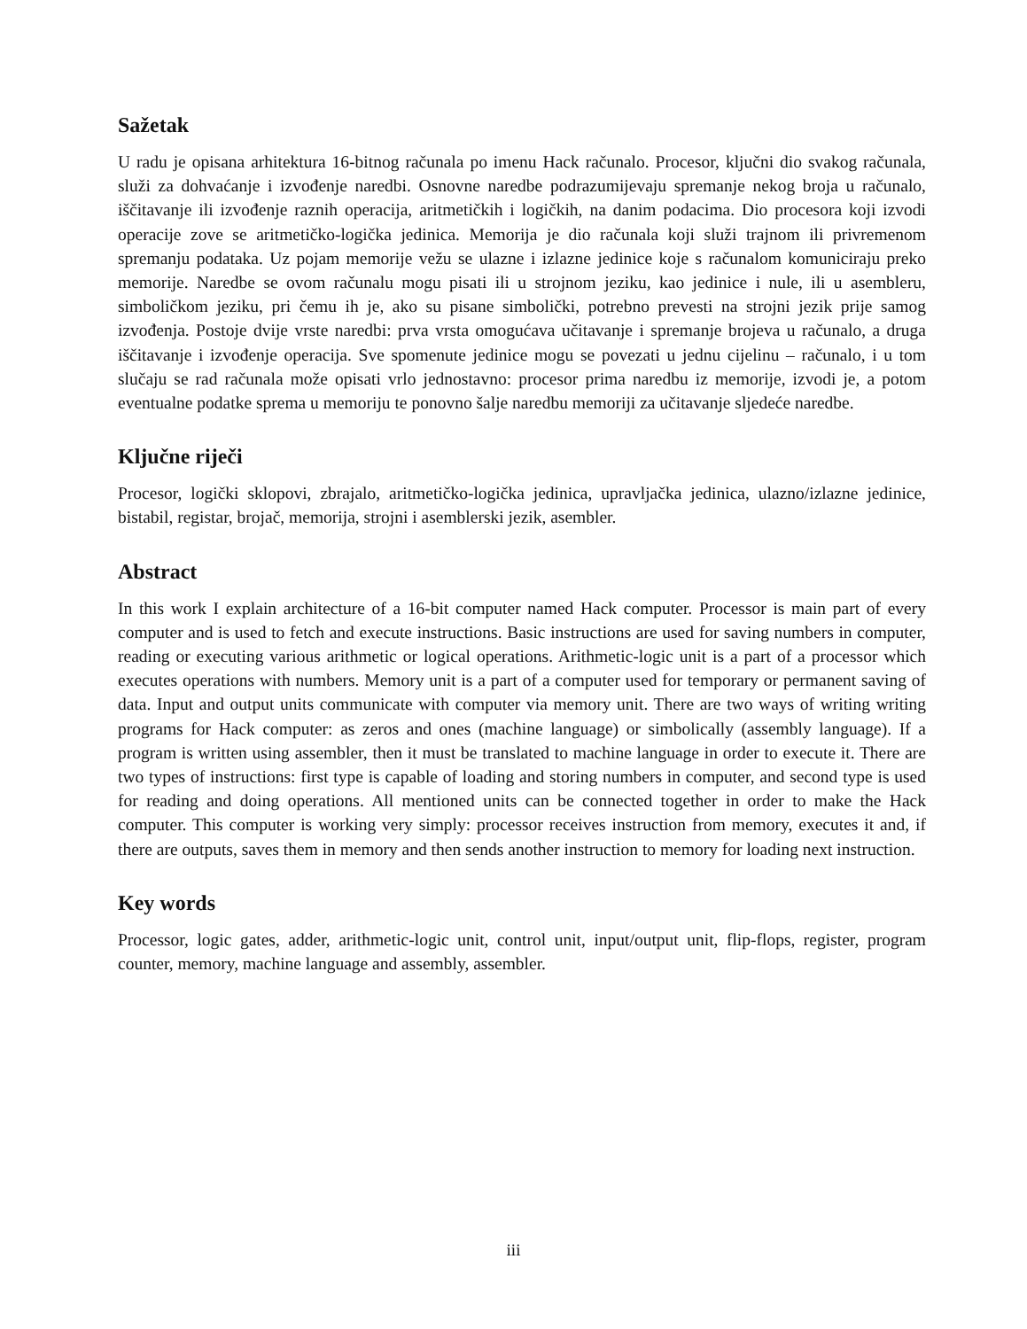Sažetak
U radu je opisana arhitektura 16-bitnog računala po imenu Hack računalo. Procesor, ključni dio sva­kog računala, služi za dohvaćanje i izvođenje naredbi. Osnovne naredbe podrazumijevaju spremanje nekog broja u računalo, iščitavanje ili izvođenje raznih operacija, aritmetičkih i logičkih, na danim podacima. Dio procesora koji izvodi operacije zove se aritmetičko-logička jedinica. Memorija je dio računala koji služi trajnom ili privremenom spremanju podataka. Uz pojam memorije vežu se ulazne i izlazne jedinice koje s računalom komuniciraju preko memorije. Naredbe se ovom računalu mogu pisati ili u strojnom jeziku, kao jedinice i nule, ili u asembleru, simboličkom jeziku, pri čemu ih je, ako su pisane simbolički, potrebno prevesti na strojni jezik prije samog izvođenja. Postoje dvije vr­ste naredbi: prva vrsta omogućava učitavanje i spremanje brojeva u računalo, a druga iščitavanje i izvođenje operacija. Sve spomenute jedinice mogu se povezati u jednu cijelinu – računalo, i u tom slučaju se rad računala može opisati vrlo jednostavno: procesor prima naredbu iz memorije, izvodi je, a potom eventualne podatke sprema u memoriju te ponovno šalje naredbu memoriji za učitavanje sljedeće naredbe.
Ključne riječi
Procesor, logički sklopovi, zbrajalo, aritmetičko-logička jedinica, upravljačka jedinica, ulazno/izlazne jedinice, bistabil, registar, brojač, memorija, strojni i asemblerski jezik, asembler.
Abstract
In this work I explain architecture of a 16-bit computer named Hack computer. Processor is main part of every computer and is used to fetch and execute instructions. Basic instructions are used for saving numbers in computer, reading or executing various arithmetic or logical operations. Arithmetic-logic unit is a part of a processor which executes operations with numbers. Memory unit is a part of a computer used for temporary or permanent saving of data. Input and output units communicate with computer via memory unit. There are two ways of writing writing programs for Hack computer: as zeros and ones (machine language) or simbolically (assembly language). If a program is written using assembler, then it must be translated to machine language in order to execute it. There are two types of instructions: first type is capable of loading and storing numbers in computer, and second type is used for reading and doing operations. All mentioned units can be connected together in order to make the Hack computer. This computer is working very simply: processor receives instruction from memory, executes it and, if there are outputs, saves them in memory and then sends another instruction to memory for loading next instruction.
Key words
Processor, logic gates, adder, arithmetic-logic unit, control unit, input/output unit, flip-flops, register, program counter, memory, machine language and assembly, assembler.
iii